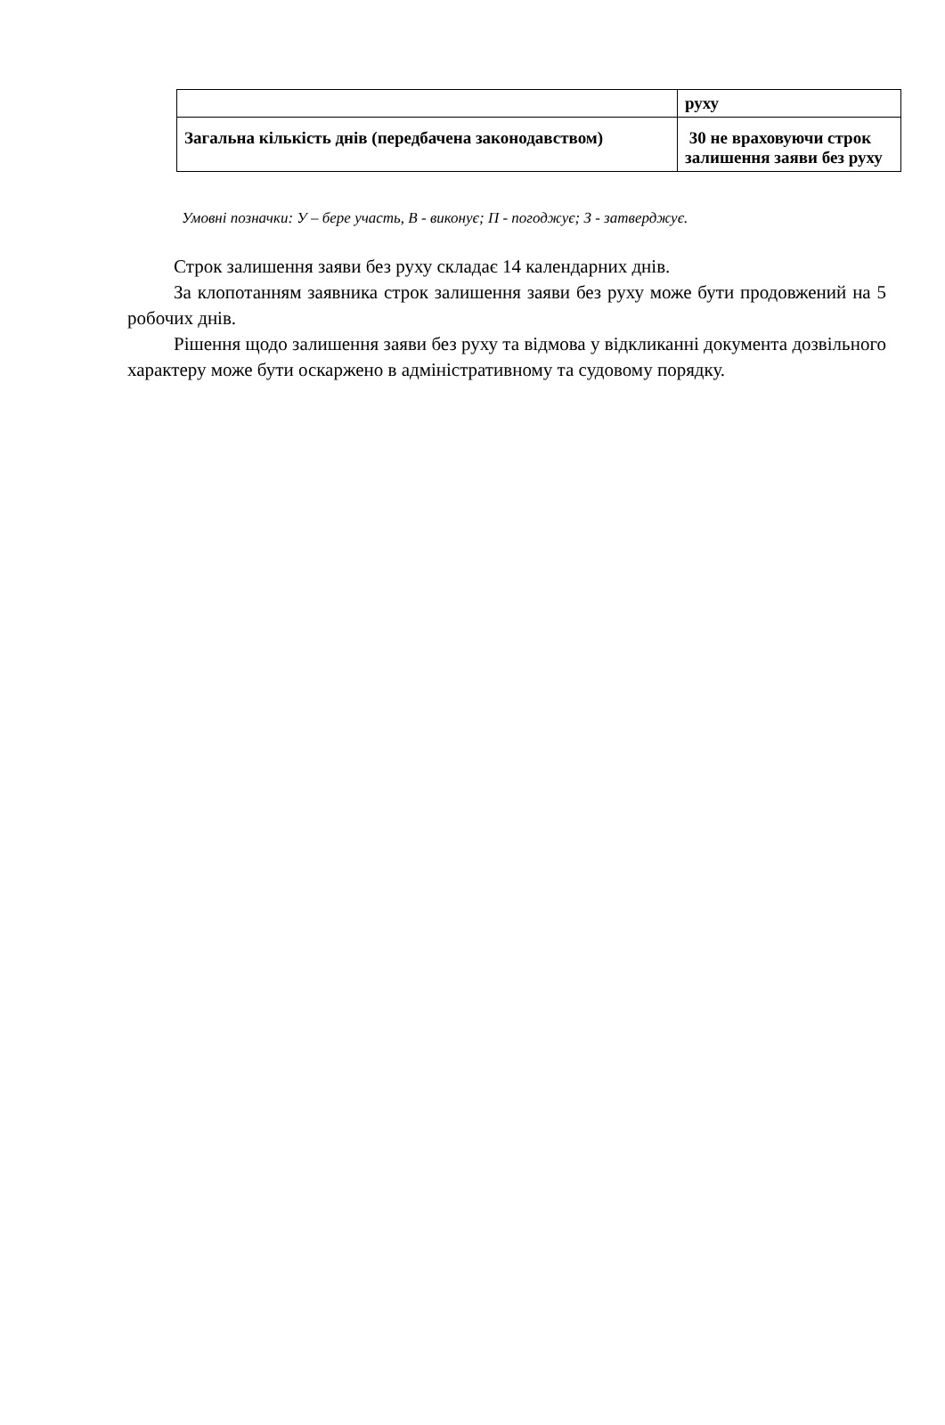| | руху |
| Загальна кількість днів (передбачена законодавством) | 30 не враховуючи строк залишення заяви без руху |
Умовні позначки: У – бере участь, В - виконує; П - погоджує; З - затверджує.
Строк залишення заяви без руху складає 14 календарних днів.
За клопотанням заявника строк залишення заяви без руху може бути продовжений на 5 робочих днів.
Рішення щодо залишення заяви без руху та відмова у відкликанні документа дозвільного характеру може бути оскаржено в адміністративному та судовому порядку.